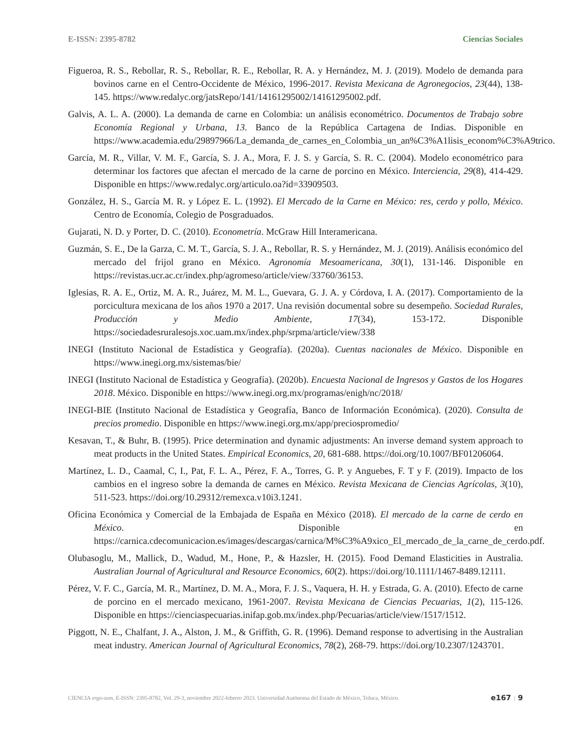E-ISSN: 2395-8782 Ciencias Sociales
Figueroa, R. S., Rebollar, R. S., Rebollar, R. E., Rebollar, R. A. y Hernández, M. J. (2019). Modelo de demanda para bovinos carne en el Centro-Occidente de México, 1996-2017. Revista Mexicana de Agronegocios, 23(44), 138-145. https://www.redalyc.org/jatsRepo/141/14161295002/14161295002.pdf.
Galvis, A. L. A. (2000). La demanda de carne en Colombia: un análisis econométrico. Documentos de Trabajo sobre Economía Regional y Urbana, 13. Banco de la República Cartagena de Indias. Disponible en https://www.academia.edu/29897966/La_demanda_de_carnes_en_Colombia_un_an%C3%A1lisis_econom%C3%A9trico.
García, M. R., Villar, V. M. F., García, S. J. A., Mora, F. J. S. y García, S. R. C. (2004). Modelo econométrico para determinar los factores que afectan el mercado de la carne de porcino en México. Interciencia, 29(8), 414-429. Disponible en https://www.redalyc.org/articulo.oa?id=33909503.
González, H. S., García M. R. y López E. L. (1992). El Mercado de la Carne en México: res, cerdo y pollo, México. Centro de Economía, Colegio de Posgraduados.
Gujarati, N. D. y Porter, D. C. (2010). Econometría. McGraw Hill Interamericana.
Guzmán, S. E., De la Garza, C. M. T., García, S. J. A., Rebollar, R. S. y Hernández, M. J. (2019). Análisis económico del mercado del frijol grano en México. Agronomía Mesoamericana, 30(1), 131-146. Disponible en https://revistas.ucr.ac.cr/index.php/agromeso/article/view/33760/36153.
Iglesias, R. A. E., Ortiz, M. A. R., Juárez, M. M. L., Guevara, G. J. A. y Córdova, I. A. (2017). Comportamiento de la porcicultura mexicana de los años 1970 a 2017. Una revisión documental sobre su desempeño. Sociedad Rurales, Producción y Medio Ambiente, 17(34), 153-172. Disponible https://sociedadesruralesojs.xoc.uam.mx/index.php/srpma/article/view/338
INEGI (Instituto Nacional de Estadística y Geografía). (2020a). Cuentas nacionales de México. Disponible en https://www.inegi.org.mx/sistemas/bie/
INEGI (Instituto Nacional de Estadística y Geografía). (2020b). Encuesta Nacional de Ingresos y Gastos de los Hogares 2018. México. Disponible en https://www.inegi.org.mx/programas/enigh/nc/2018/
INEGI-BIE (Instituto Nacional de Estadística y Geografía, Banco de Información Económica). (2020). Consulta de precios promedio. Disponible en https://www.inegi.org.mx/app/preciospromedio/
Kesavan, T., & Buhr, B. (1995). Price determination and dynamic adjustments: An inverse demand system approach to meat products in the United States. Empirical Economics, 20, 681-688. https://doi.org/10.1007/BF01206064.
Martínez, L. D., Caamal, C, I., Pat, F. L. A., Pérez, F. A., Torres, G. P. y Anguebes, F. T y F. (2019). Impacto de los cambios en el ingreso sobre la demanda de carnes en México. Revista Mexicana de Ciencias Agrícolas, 3(10), 511-523. https://doi.org/10.29312/remexca.v10i3.1241.
Oficina Económica y Comercial de la Embajada de España en México (2018). El mercado de la carne de cerdo en México. Disponible en https://carnica.cdecomunicacion.es/images/descargas/carnica/M%C3%A9xico_El_mercado_de_la_carne_de_cerdo.pdf.
Olubasoglu, M., Mallick, D., Wadud, M., Hone, P., & Hazsler, H. (2015). Food Demand Elasticities in Australia. Australian Journal of Agricultural and Resource Economics, 60(2). https://doi.org/10.1111/1467-8489.12111.
Pérez, V. F. C., García, M. R., Martínez, D. M. A., Mora, F. J. S., Vaquera, H. H. y Estrada, G. A. (2010). Efecto de carne de porcino en el mercado mexicano, 1961-2007. Revista Mexicana de Ciencias Pecuarias, 1(2), 115-126. Disponible en https://cienciaspecuarias.inifap.gob.mx/index.php/Pecuarias/article/view/1517/1512.
Piggott, N. E., Chalfant, J. A., Alston, J. M., & Griffith, G. R. (1996). Demand response to advertising in the Australian meat industry. American Journal of Agricultural Economics, 78(2), 268-79. https://doi.org/10.2307/1243701.
CIENCIA ergo-sum, E-ISSN: 2395-8782, Vol. 29-3, noviembre 2022-febrero 2023. Universidad Autónoma del Estado de México, Toluca, México. e167 | 9